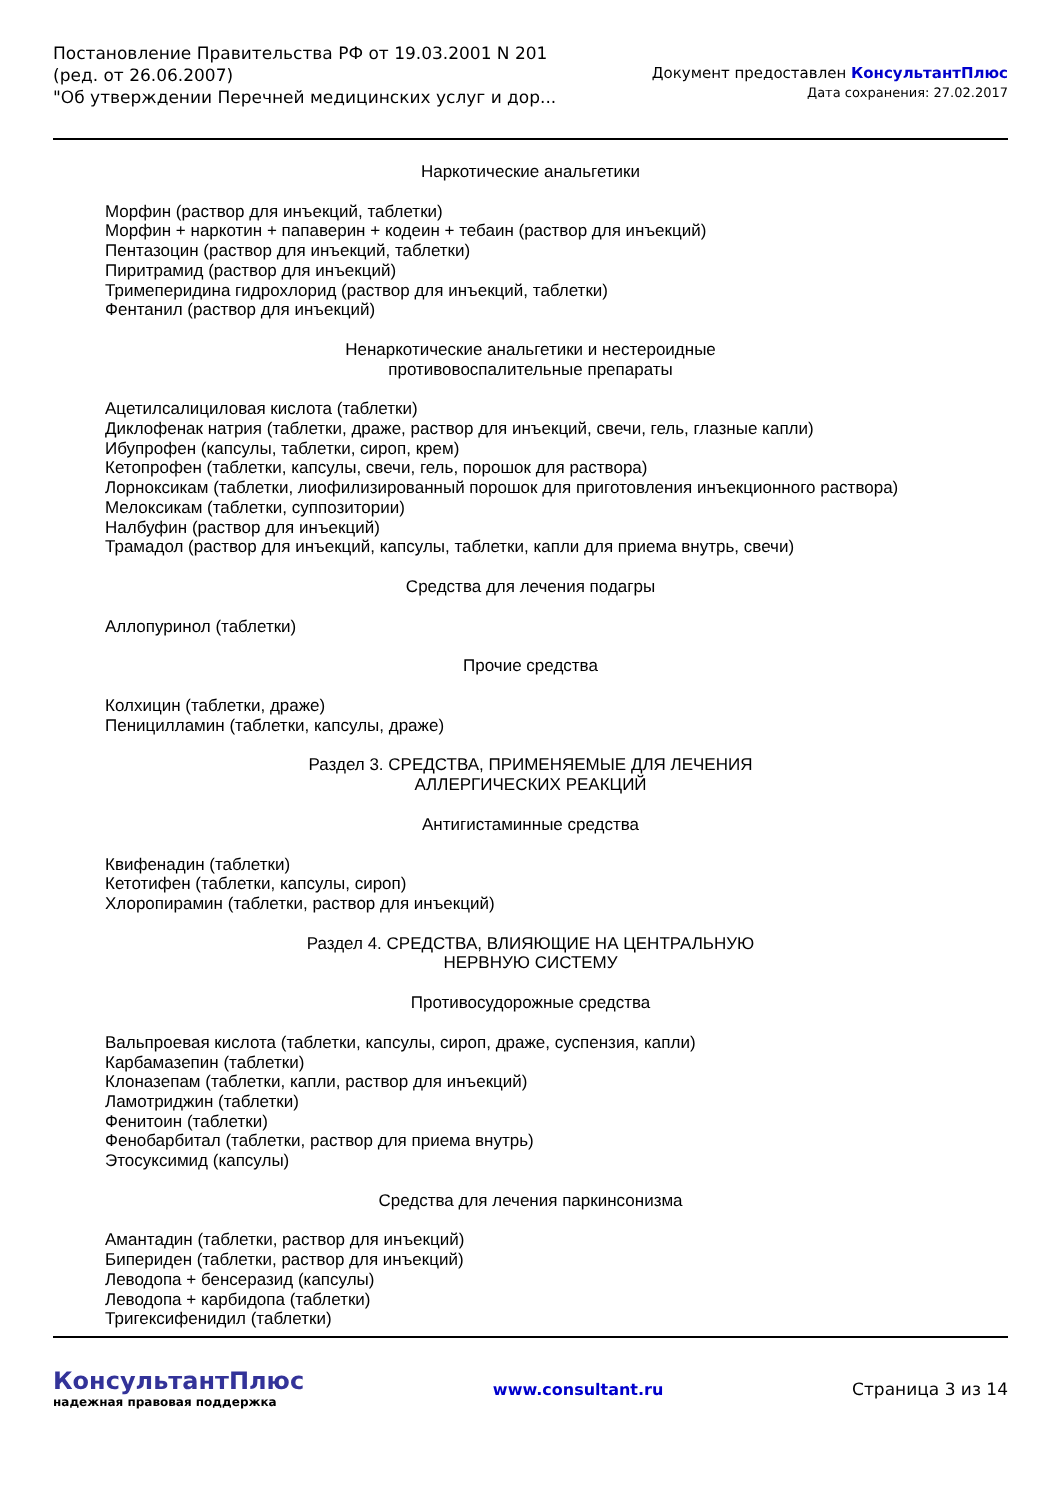Постановление Правительства РФ от 19.03.2001 N 201
(ред. от 26.06.2007)
"Об утверждении Перечней медицинских услуг и дор...
Документ предоставлен КонсультантПлюс
Дата сохранения: 27.02.2017
Наркотические анальгетики
Морфин (раствор для инъекций, таблетки)
Морфин + наркотин + папаверин + кодеин + тебаин (раствор для инъекций)
Пентазоцин (раствор для инъекций, таблетки)
Пиритрамид (раствор для инъекций)
Тримеперидина гидрохлорид (раствор для инъекций, таблетки)
Фентанил (раствор для инъекций)
Ненаркотические анальгетики и нестероидные
противовоспалительные препараты
Ацетилсалициловая кислота (таблетки)
Диклофенак натрия (таблетки, драже, раствор для инъекций, свечи, гель, глазные капли)
Ибупрофен (капсулы, таблетки, сироп, крем)
Кетопрофен (таблетки, капсулы, свечи, гель, порошок для раствора)
Лорноксикам (таблетки, лиофилизированный порошок для приготовления инъекционного раствора)
Мелоксикам (таблетки, суппозитории)
Налбуфин (раствор для инъекций)
Трамадол (раствор для инъекций, капсулы, таблетки, капли для приема внутрь, свечи)
Средства для лечения подагры
Аллопуринол (таблетки)
Прочие средства
Колхицин (таблетки, драже)
Пеницилламин (таблетки, капсулы, драже)
Раздел 3. СРЕДСТВА, ПРИМЕНЯЕМЫЕ ДЛЯ ЛЕЧЕНИЯ
АЛЛЕРГИЧЕСКИХ РЕАКЦИЙ
Антигистаминные средства
Квифенадин (таблетки)
Кетотифен (таблетки, капсулы, сироп)
Хлоропирамин (таблетки, раствор для инъекций)
Раздел 4. СРЕДСТВА, ВЛИЯЮЩИЕ НА ЦЕНТРАЛЬНУЮ
НЕРВНУЮ СИСТЕМУ
Противосудорожные средства
Вальпроевая кислота (таблетки, капсулы, сироп, драже, суспензия, капли)
Карбамазепин (таблетки)
Клоназепам (таблетки, капли, раствор для инъекций)
Ламотриджин (таблетки)
Фенитоин (таблетки)
Фенобарбитал (таблетки, раствор для приема внутрь)
Этосуксимид (капсулы)
Средства для лечения паркинсонизма
Амантадин (таблетки, раствор для инъекций)
Бипериден (таблетки, раствор для инъекций)
Леводопа + бенсеразид (капсулы)
Леводопа + карбидопа (таблетки)
Тригексифенидил (таблетки)
КонсультантПлюс
надежная правовая поддержка
www.consultant.ru Страница 3 из 14